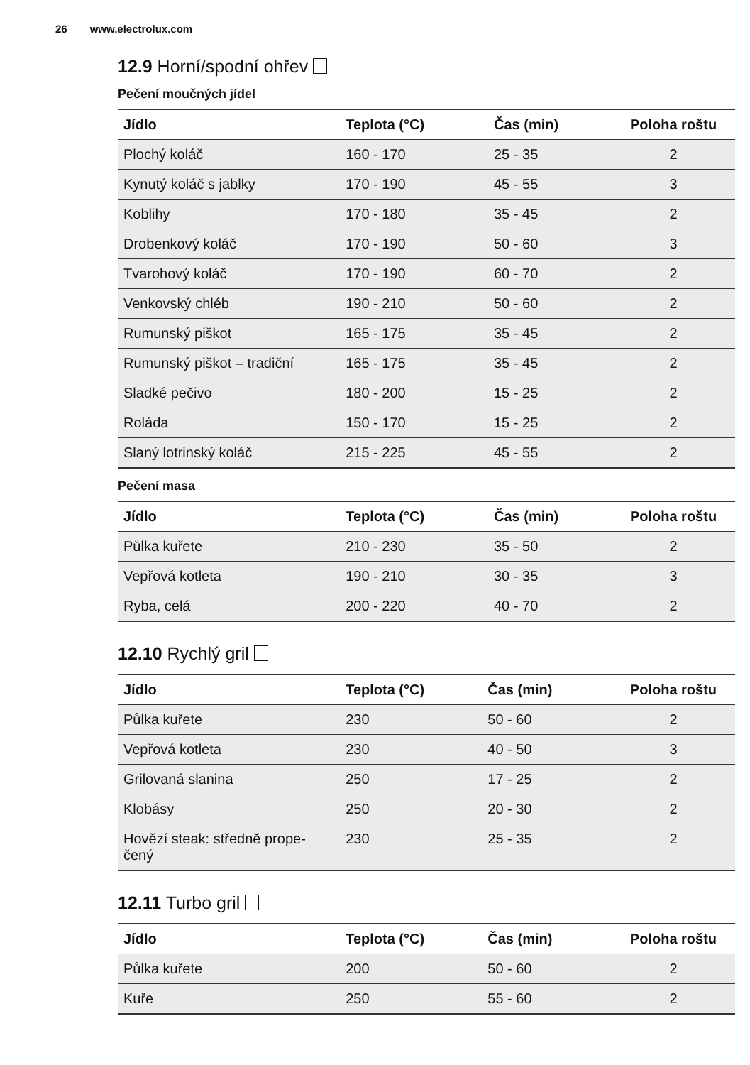26 www.electrolux.com
12.9 Horní/spodní ohřev
Pečení moučných jídel
| Jídlo | Teplota (°C) | Čas (min) | Poloha roštu |
| --- | --- | --- | --- |
| Plochý koláč | 160 - 170 | 25 - 35 | 2 |
| Kynutý koláč s jablky | 170 - 190 | 45 - 55 | 3 |
| Koblihy | 170 - 180 | 35 - 45 | 2 |
| Drobenkový koláč | 170 - 190 | 50 - 60 | 3 |
| Tvarohový koláč | 170 - 190 | 60 - 70 | 2 |
| Venkovský chléb | 190 - 210 | 50 - 60 | 2 |
| Rumunský piškot | 165 - 175 | 35 - 45 | 2 |
| Rumunský piškot – tradiční | 165 - 175 | 35 - 45 | 2 |
| Sladké pečivo | 180 - 200 | 15 - 25 | 2 |
| Roláda | 150 - 170 | 15 - 25 | 2 |
| Slaný lotrinský koláč | 215 - 225 | 45 - 55 | 2 |
Pečení masa
| Jídlo | Teplota (°C) | Čas (min) | Poloha roštu |
| --- | --- | --- | --- |
| Půlka kuřete | 210 - 230 | 35 - 50 | 2 |
| Vepřová kotleta | 190 - 210 | 30 - 35 | 3 |
| Ryba, celá | 200 - 220 | 40 - 70 | 2 |
12.10 Rychlý gril
| Jídlo | Teplota (°C) | Čas (min) | Poloha roštu |
| --- | --- | --- | --- |
| Půlka kuřete | 230 | 50 - 60 | 2 |
| Vepřová kotleta | 230 | 40 - 50 | 3 |
| Grilovaná slanina | 250 | 17 - 25 | 2 |
| Klobásy | 250 | 20 - 30 | 2 |
| Hovězí steak: středně prope- čený | 230 | 25 - 35 | 2 |
12.11 Turbo gril
| Jídlo | Teplota (°C) | Čas (min) | Poloha roštu |
| --- | --- | --- | --- |
| Půlka kuřete | 200 | 50 - 60 | 2 |
| Kuře | 250 | 55 - 60 | 2 |